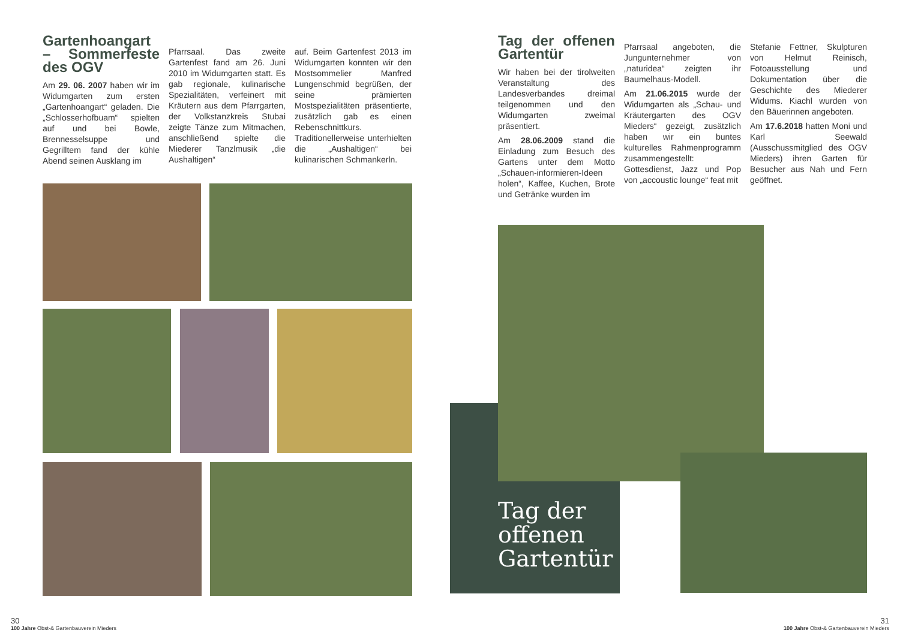Gartenhoangart – Sommerfeste des OGV
Am 29. 06. 2007 haben wir im Widumgarten zum ersten „Gartenhoangart“ geladen. Die „Schlosserhofbuam“ spielten auf und bei Bowle, Brennesselsuppe und Gegrilltem fand der kühle Abend seinen Ausklang im
Pfarrsaal. Das zweite Gartenfest fand am 26. Juni 2010 im Widumgarten statt. Es gab regionale, kulinarische Spezialitäten, verfeinert mit Kräutern aus dem Pfarrgarten, der Volkstanzkreis Stubai zeigte Tänze zum Mitmachen, anschließend spielte die Miederer Tanzlmusik „die Aushaltigen“
auf. Beim Gartenfest 2013 im Widumgarten konnten wir den Mostsommelier Manfred Lungenschmid begrüßen, der seine prämierten Mostspezialitäten präsentierte, zusätzlich gab es einen Rebenschnittkurs. Traditionellerweise unterhielten die „Aushaltigen“ bei kulinarischen Schmankerln.
30
100 Jahre Obst-& Gartenbauverein Mieders
Tag der offenen Gartentür
Wir haben bei der tirolweiten Veranstaltung des Landesverbandes dreimal teilgenommen und den Widumgarten zweimal präsentiert.
Am 28.06.2009 stand die Einladung zum Besuch des Gartens unter dem Motto „Schauen-informieren-Ideen holen“, Kaffee, Kuchen, Brote und Getränke wurden im
Pfarrsaal angeboten, die Jungunternehmer von „naturidea“ zeigten ihr Baumelhaus-Modell.
Am 21.06.2015 wurde der Widumgarten als „Schau- und Kräutergarten des OGV Mieders“ gezeigt, zusätzlich haben wir ein buntes kulturelles Rahmenprogramm zusammengestellt: Gottesdienst, Jazz und Pop von „accoustic lounge“ feat mit
Stefanie Fettner, Skulpturen von Helmut Reinisch, Fotoausstellung und Dokumentation über die Geschichte des Miederer Widums. Kiachl wurden von den Bäuerinnen angeboten.
Am 17.6.2018 hatten Moni und Karl Seewald (Ausschussmitglied des OGV Mieders) ihren Garten für Besucher aus Nah und Fern geöffnet.
Tag der offenen Gartentür
31
100 Jahre Obst-& Gartenbauverein Mieders